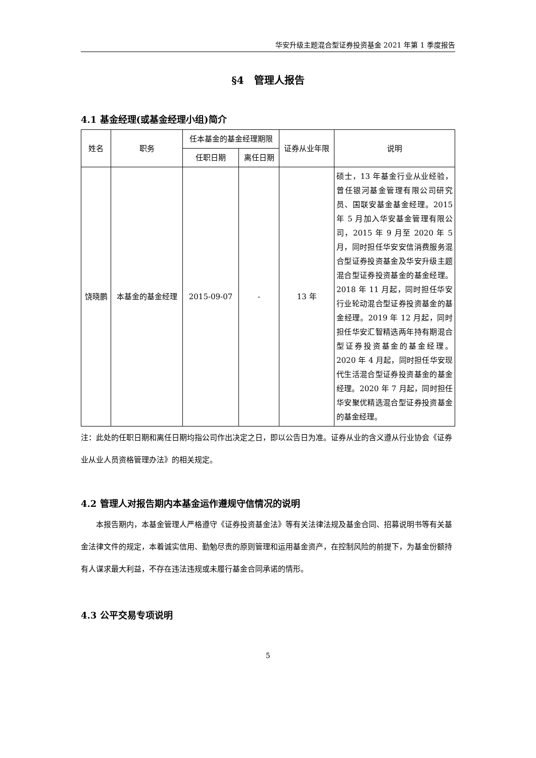华安升级主题混合型证券投资基金 2021 年第 1 季度报告
§4　管理人报告
4.1 基金经理(或基金经理小组)简介
| 姓名 | 职务 | 任本基金的基金经理期限 | | 证券从业年限 | 说明 |
| --- | --- | --- | --- | --- | --- |
| | | 任职日期 | 离任日期 | | |
| 饶晓鹏 | 本基金的基金经理 | 2015-09-07 | - | 13 年 | 硕士，13 年基金行业从业经验，曾任银河基金管理有限公司研究员、国联安基金基金经理。2015 年 5 月加入华安基金管理有限公司，2015 年 9 月至 2020 年 5 月，同时担任华安安信消费服务混合型证券投资基金及华安升级主题混合型证券投资基金的基金经理。2018 年 11 月起，同时担任华安行业轮动混合型证券投资基金的基金经理。2019 年 12 月起，同时担任华安汇智精选两年持有期混合型证券投资基金的基金经理。2020 年 4 月起，同时担任华安现代生活混合型证券投资基金的基金经理。2020 年 7 月起，同时担任华安聚优精选混合型证券投资基金的基金经理。 |
注：此处的任职日期和离任日期均指公司作出决定之日，即以公告日为准。证券从业的含义遵从行业协会《证券业从业人员资格管理办法》的相关规定。
4.2 管理人对报告期内本基金运作遵规守信情况的说明
本报告期内，本基金管理人严格遵守《证券投资基金法》等有关法律法规及基金合同、招募说明书等有关基金法律文件的规定，本着诚实信用、勤勉尽责的原则管理和运用基金资产，在控制风险的前提下，为基金份额持有人谋求最大利益，不存在违法违规或未履行基金合同承诺的情形。
4.3 公平交易专项说明
5